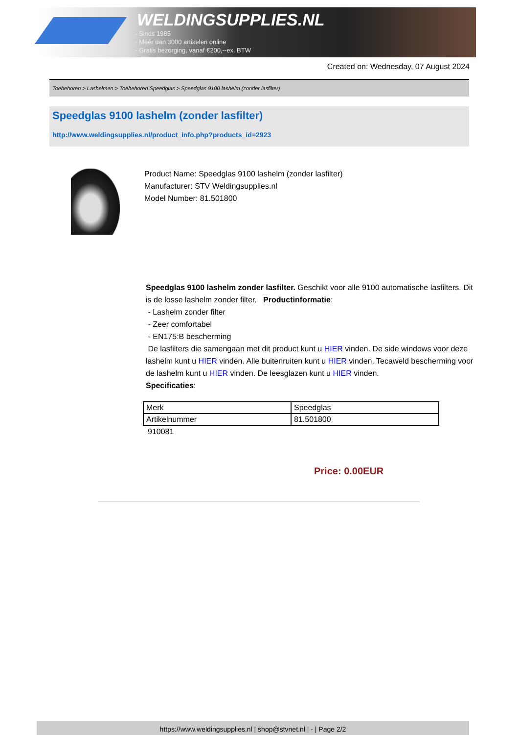WELDINGSUPPLIES.NL
- Sinds 1985
- Méér dan 3000 artikelen online
- Gratis bezorging, vanaf €200,--ex. BTW
Created on: Wednesday, 07 August 2024
Toebehoren > Lashelmen > Toebehoren Speedglas > Speedglas 9100 lashelm (zonder lasfilter)
Speedglas 9100 lashelm (zonder lasfilter)
http://www.weldingsupplies.nl/product_info.php?products_id=2923
Product Name: Speedglas 9100 lashelm (zonder lasfilter)
Manufacturer: STV Weldingsupplies.nl
Model Number: 81.501800
Speedglas 9100 lashelm zonder lasfilter. Geschikt voor alle 9100 automatische lasfilters. Dit is de losse lashelm zonder filter. Productinformatie:
- Lashelm zonder filter
- Zeer comfortabel
- EN175:B bescherming
De lasfilters die samengaan met dit product kunt u HIER vinden. De side windows voor deze lashelm kunt u HIER vinden. Alle buitenruiten kunt u HIER vinden. Tecaweld bescherming voor de lashelm kunt u HIER vinden. De leesglazen kunt u HIER vinden.
Specificaties:
| Merk | Speedglas |
| Artikelnummer | 81.501800 |
910081
Price: 0.00EUR
https://www.weldingsupplies.nl | shop@stvnet.nl | - | Page 2/2